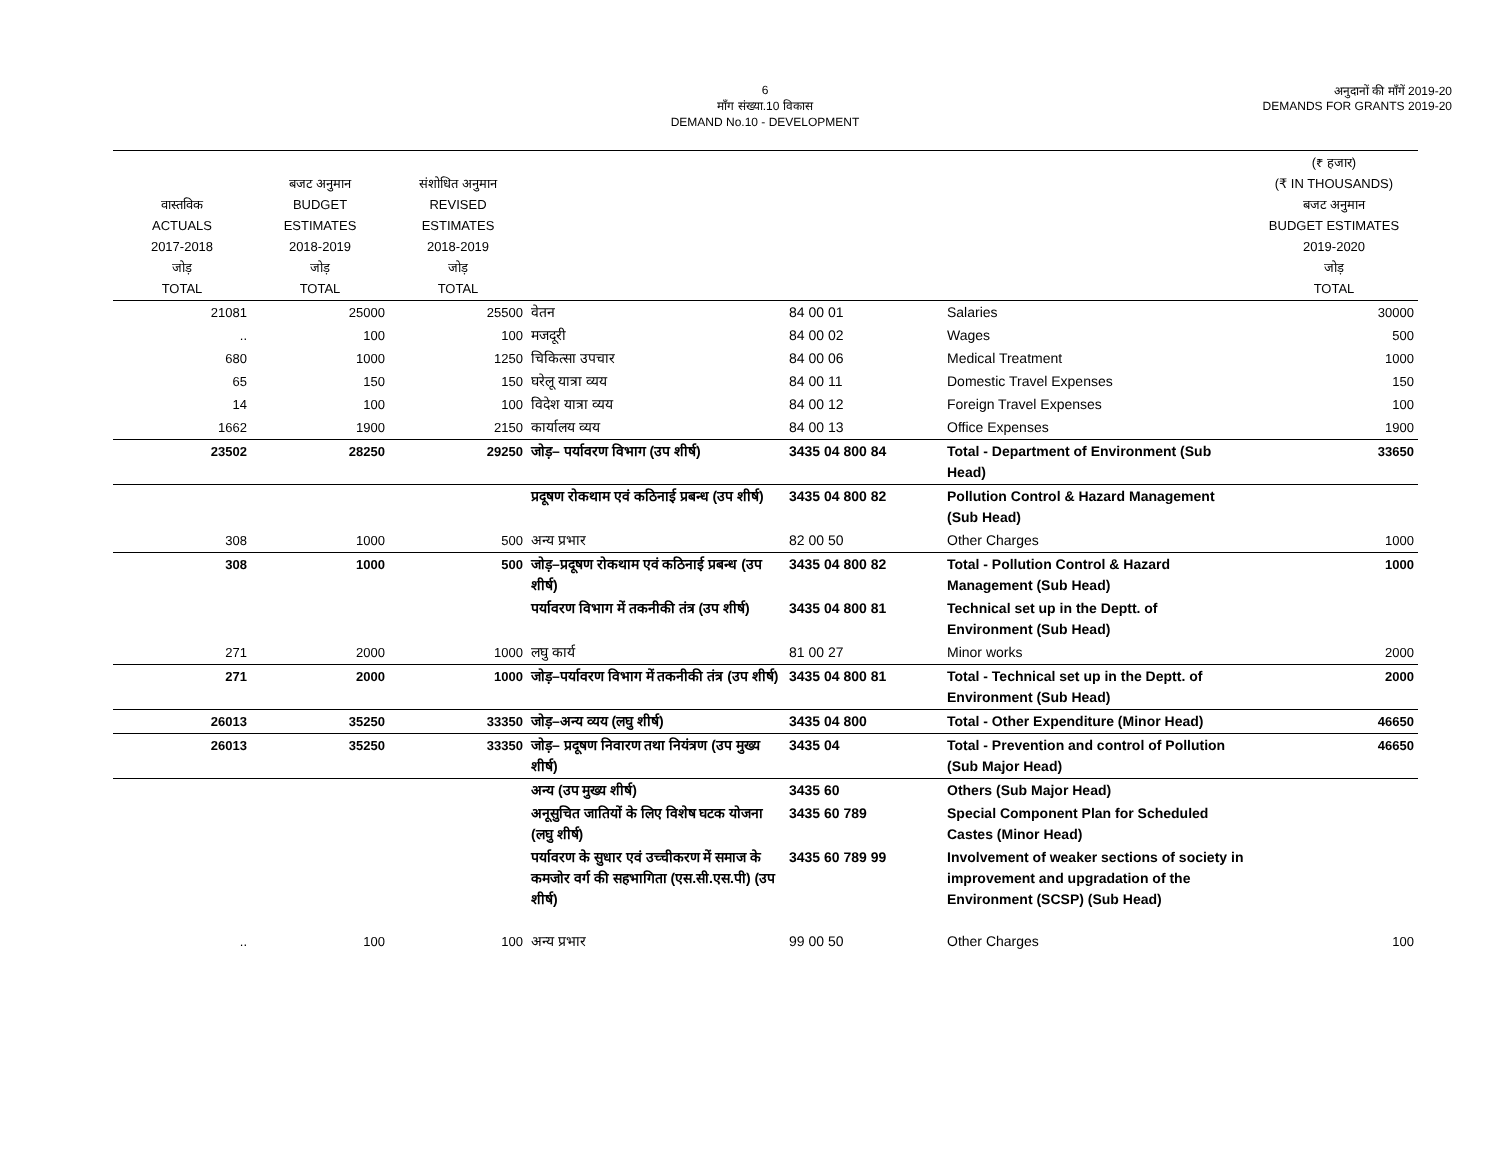6
माँग संख्या.10 विकास
DEMAND No.10 - DEVELOPMENT
अनुदानों की माँगें 2019-20
DEMANDS FOR GRANTS 2019-20
| वास्तविक ACTUALS 2017-2018 जोड़ TOTAL | बजट अनुमान BUDGET ESTIMATES 2018-2019 जोड़ TOTAL | संशोधित अनुमान REVISED ESTIMATES 2018-2019 जोड़ TOTAL | | | | (₹ हजार) (₹ IN THOUSANDS) बजट अनुमान BUDGET ESTIMATES 2019-2020 जोड़ TOTAL |
| --- | --- | --- | --- | --- | --- | --- |
| 21081 | 25000 | 25500 | वेतन | 84 00 01 | Salaries | 30000 |
| .. | 100 | 100 | मजदूरी | 84 00 02 | Wages | 500 |
| 680 | 1000 | 1250 | चिकित्सा उपचार | 84 00 06 | Medical Treatment | 1000 |
| 65 | 150 | 150 | घरेलू यात्रा व्यय | 84 00 11 | Domestic Travel Expenses | 150 |
| 14 | 100 | 100 | विदेश यात्रा व्यय | 84 00 12 | Foreign Travel Expenses | 100 |
| 1662 | 1900 | 2150 | कार्यालय व्यय | 84 00 13 | Office Expenses | 1900 |
| 23502 | 28250 | 29250 | जोड़– पर्यावरण विभाग (उप शीर्ष) | 3435 04 800 84 | Total - Department of Environment (Sub Head) | 33650 |
| | | | प्रदूषण रोकथाम एवं कठिनाई प्रबन्ध (उप शीर्ष) | 3435 04 800 82 | Pollution Control & Hazard Management (Sub Head) | |
| 308 | 1000 | 500 | अन्य प्रभार | 82 00 50 | Other Charges | 1000 |
| 308 | 1000 | 500 | जोड़–प्रदूषण रोकथाम एवं कठिनाई प्रबन्ध (उप शीर्ष) | 3435 04 800 82 | Total - Pollution Control & Hazard Management (Sub Head) | 1000 |
| | | | पर्यावरण विभाग में तकनीकी तंत्र (उप शीर्ष) | 3435 04 800 81 | Technical set up in the Deptt. of Environment (Sub Head) | |
| 271 | 2000 | 1000 | लघु कार्य | 81 00 27 | Minor works | 2000 |
| 271 | 2000 | 1000 | जोड़–पर्यावरण विभाग में तकनीकी तंत्र (उप शीर्ष) | 3435 04 800 81 | Total - Technical set up in the Deptt. of Environment (Sub Head) | 2000 |
| 26013 | 35250 | 33350 | जोड़–अन्य व्यय (लघु शीर्ष) | 3435 04 800 | Total - Other Expenditure (Minor Head) | 46650 |
| 26013 | 35250 | 33350 | जोड़– प्रदूषण निवारण तथा नियंत्रण (उप मुख्य शीर्ष) | 3435 04 | Total - Prevention and control of Pollution (Sub Major Head) | 46650 |
| | | | अन्य (उप मुख्य शीर्ष) | 3435 60 | Others (Sub Major Head) | |
| | | | अनूसुचित जातियों के लिए विशेष घटक योजना (लघु शीर्ष) | 3435 60 789 | Special Component Plan for Scheduled Castes (Minor Head) | |
| | | | पर्यावरण के सुधार एवं उच्चीकरण में समाज के कमजोर वर्ग की सहभागिता (एस.सी.एस.पी) (उप शीर्ष) | 3435 60 789 99 | Involvement of weaker sections of society in improvement and upgradation of the Environment (SCSP) (Sub Head) | |
| .. | 100 | 100 | अन्य प्रभार | 99 00 50 | Other Charges | 100 |